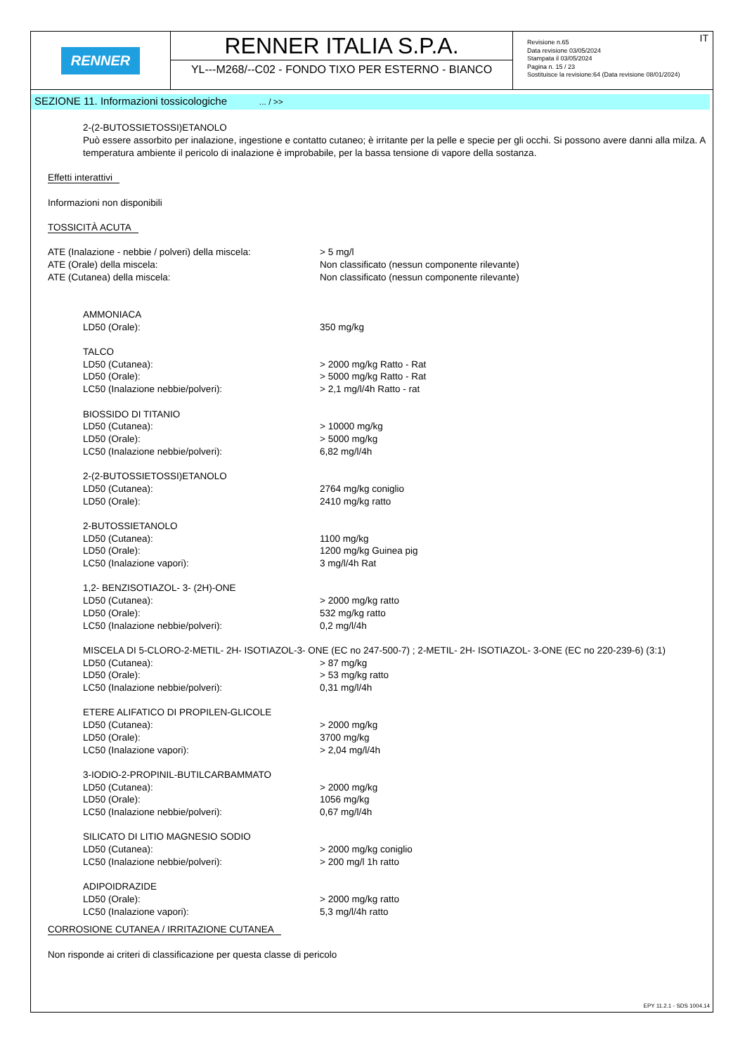RENNER
RENNER ITALIA S.P.A.
YL---M268/--C02 - FONDO TIXO PER ESTERNO - BIANCO
IT Revisione n.65
Data revisione 03/05/2024
Stampata il 03/05/2024
Pagina n. 15 / 23
Sostituisce la revisione:64 (Data revisione 08/01/2024)
SEZIONE 11. Informazioni tossicologiche ... / >>
2-(2-BUTOSSIETOSSI)ETANOLO
Può essere assorbito per inalazione, ingestione e contatto cutaneo; è irritante per la pelle e specie per gli occhi. Si possono avere danni alla milza. A temperatura ambiente il pericolo di inalazione è improbabile, per la bassa tensione di vapore della sostanza.
Effetti interattivi
Informazioni non disponibili
TOSSICITÀ ACUTA
| ATE (Inalazione - nebbie / polveri) della miscela: | > 5 mg/l |
| ATE (Orale) della miscela: | Non classificato (nessun componente rilevante) |
| ATE (Cutanea) della miscela: | Non classificato (nessun componente rilevante) |
| AMMONIACA | |
| LD50 (Orale): | 350 mg/kg |
| TALCO | |
| LD50 (Cutanea): | > 2000 mg/kg Ratto - Rat |
| LD50 (Orale): | > 5000 mg/kg Ratto - Rat |
| LC50 (Inalazione nebbie/polveri): | > 2,1 mg/l/4h Ratto - rat |
| BIOSSIDO DI TITANIO | |
| LD50 (Cutanea): | > 10000 mg/kg |
| LD50 (Orale): | > 5000 mg/kg |
| LC50 (Inalazione nebbie/polveri): | 6,82 mg/l/4h |
| 2-(2-BUTOSSIETOSSI)ETANOLO | |
| LD50 (Cutanea): | 2764 mg/kg coniglio |
| LD50 (Orale): | 2410 mg/kg ratto |
| 2-BUTOSSIETANOLO | |
| LD50 (Cutanea): | 1100 mg/kg |
| LD50 (Orale): | 1200 mg/kg Guinea pig |
| LC50 (Inalazione vapori): | 3 mg/l/4h Rat |
| 1,2- BENZISOTIAZOL- 3- (2H)-ONE | |
| LD50 (Cutanea): | > 2000 mg/kg ratto |
| LD50 (Orale): | 532 mg/kg ratto |
| LC50 (Inalazione nebbie/polveri): | 0,2 mg/l/4h |
| MISCELA DI 5-CLORO-2-METIL- 2H- ISOTIAZOL-3- ONE (EC no 247-500-7) ; 2-METIL- 2H- ISOTIAZOL- 3-ONE (EC no 220-239-6) (3:1) | |
| LD50 (Cutanea): | > 87 mg/kg |
| LD50 (Orale): | > 53 mg/kg ratto |
| LC50 (Inalazione nebbie/polveri): | 0,31 mg/l/4h |
| ETERE ALIFATICO DI PROPILEN-GLICOLE | |
| LD50 (Cutanea): | > 2000 mg/kg |
| LD50 (Orale): | 3700 mg/kg |
| LC50 (Inalazione vapori): | > 2,04 mg/l/4h |
| 3-IODIO-2-PROPINIL-BUTILCARBAMMATO | |
| LD50 (Cutanea): | > 2000 mg/kg |
| LD50 (Orale): | 1056 mg/kg |
| LC50 (Inalazione nebbie/polveri): | 0,67 mg/l/4h |
| SILICATO DI LITIO MAGNESIO SODIO | |
| LD50 (Cutanea): | > 2000 mg/kg coniglio |
| LC50 (Inalazione nebbie/polveri): | > 200 mg/l 1h ratto |
| ADIPOIDRAZIDE | |
| LD50 (Orale): | > 2000 mg/kg ratto |
| LC50 (Inalazione vapori): | 5,3 mg/l/4h ratto |
CORROSIONE CUTANEA / IRRITAZIONE CUTANEA
Non risponde ai criteri di classificazione per questa classe di pericolo
EPY 11.2.1 - SDS 1004.14